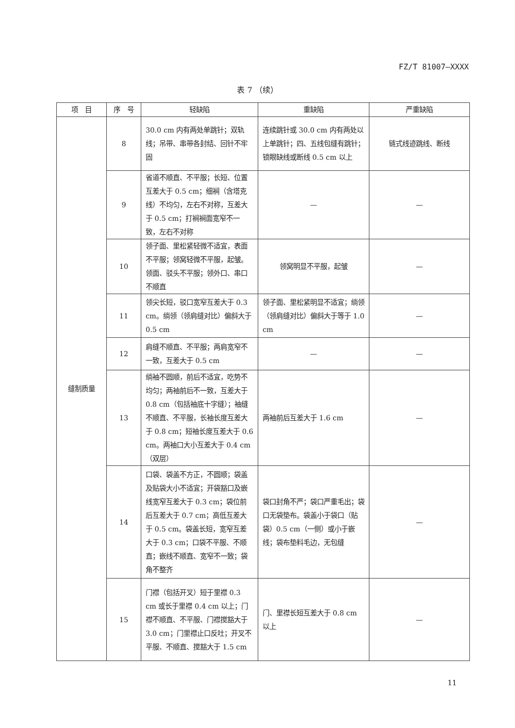FZ/T 81007—XXXX
表 7 （续）
| 项 目 | 序 号 | 轻缺陷 | 重缺陷 | 严重缺陷 |
| --- | --- | --- | --- | --- |
| 缝制质量 | 8 | 30.0 cm 内有两处单跳针；双轨线；吊带、串带各封结、回针不牢固 | 连续跳针或 30.0 cm 内有两处以上单跳针；四、五线包缝有跳针；锁眼缺线或断线 0.5 cm 以上 | 链式线迹跳线、断线 |
| | 9 | 省道不顺直、不平服；长短、位置互差大于 0.5 cm；细裥（含塔克线）不均匀，左右不对称，互差大于 0.5 cm；打裥裥面宽窄不一致，左右不对称 | — | — |
| | 10 | 领子面、里松紧轻微不适宜，表面不平服；领窝轻微不平服，起皱。领面、驳头不平服；领外口、串口不顺直 | 领窝明显不平服，起皱 | — |
| | 11 | 领尖长短，驳口宽窄互差大于 0.3 cm。绱领（领肩缝对比）偏斜大于 0.5 cm | 领子面、里松紧明显不适宜；绱领（领肩缝对比）偏斜大于等于 1.0 cm | — |
| | 12 | 肩缝不顺直、不平服；两肩宽窄不一致，互差大于 0.5 cm | — | — |
| | 13 | 绱袖不圆顺，前后不适宜，吃势不均匀；两袖前后不一致，互差大于 0.8 cm（包括袖底十字缝）；袖缝不顺直、不平服，长袖长度互差大于 0.8 cm；短袖长度互差大于 0.6 cm。两袖口大小互差大于 0.4 cm（双层） | 两袖前后互差大于 1.6 cm | — |
| | 14 | 口袋、袋盖不方正，不圆顺；袋盖及贴袋大小不适宜；开袋豁口及嵌线宽窄互差大于 0.3 cm；袋位前后互差大于 0.7 cm；高低互差大于 0.5 cm。袋盖长短，宽窄互差大于 0.3 cm；口袋不平服、不顺直；嵌线不顺直、宽窄不一致；袋角不整齐 | 袋口封角不严；袋口严重毛出；袋口无袋垫布。袋盖小于袋口（贴袋）0.5 cm（一侧）或小于嵌线；袋布垫料毛边，无包缝 | — |
| | 15 | 门襟（包括开叉）短于里襟 0.3 cm 或长于里襟 0.4 cm 以上；门襟不顺直、不平服、门襟搅豁大于 3.0 cm；门里襟止口反吐；开叉不平服、不顺直、搅豁大于 1.5 cm | 门、里襟长短互差大于 0.8 cm 以上 | — |
11